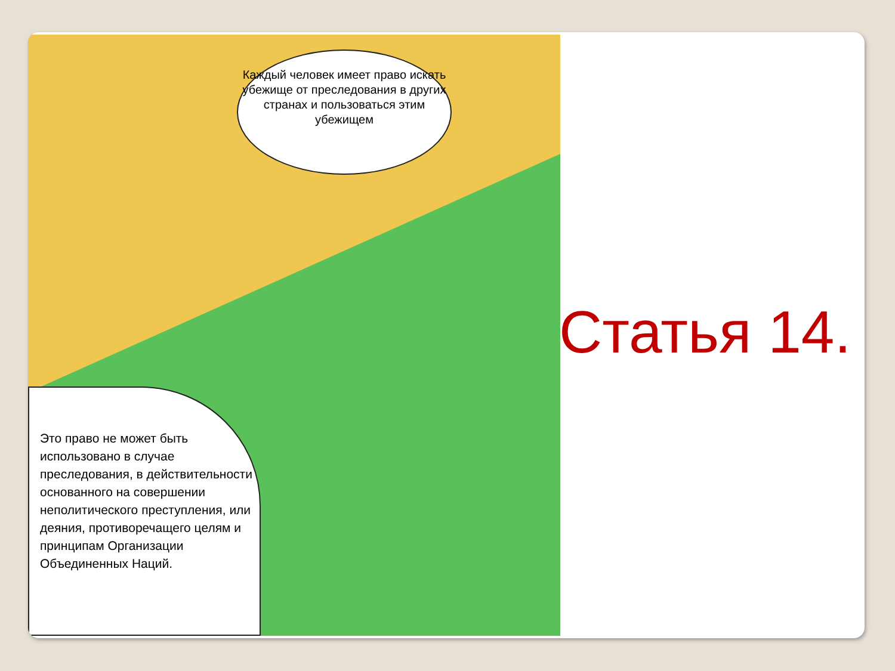Каждый человек имеет право искать убежище от преследования в других странах и пользоваться этим убежищем
Это право не может быть использовано в случае преследования, в действительности основанного на совершении неполитического преступления, или деяния, противоречащего целям и принципам Организации Объединенных Наций.
Статья 14.